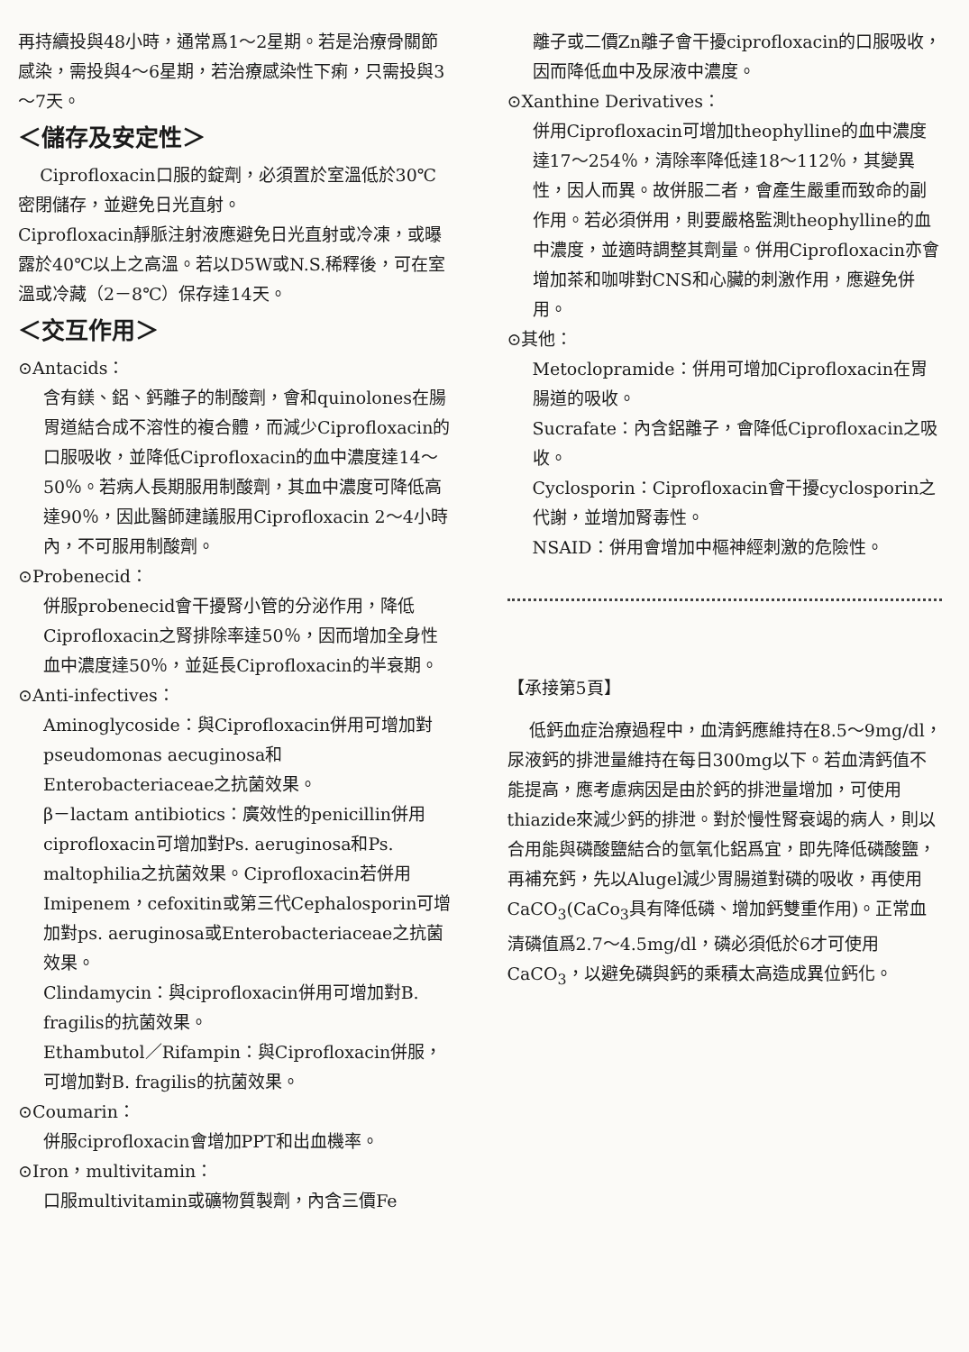再持續投與48小時，通常爲1～2星期。若是治療骨關節感染，需投與4～6星期，若治療感染性下痢，只需投與3～7天。
＜儲存及安定性＞
Ciprofloxacin口服的錠劑，必須置於室溫低於30℃密閉儲存，並避免日光直射。
Ciprofloxacin靜脈注射液應避免日光直射或冷凍，或曝露於40℃以上之高溫。若以D5W或N.S.稀釋後，可在室溫或冷藏（2－8℃）保存達14天。
＜交互作用＞
⊙Antacids：
含有鎂、鋁、鈣離子的制酸劑，會和quinolones在腸胃道結合成不溶性的複合體，而減少Ciprofloxacin的口服吸收，並降低Ciprofloxacin的血中濃度達14～50％。若病人長期服用制酸劑，其血中濃度可降低高達90％，因此醫師建議服用Ciprofloxacin 2～4小時內，不可服用制酸劑。
⊙Probenecid：
併服probenecid會干擾腎小管的分泌作用，降低Ciprofloxacin之腎排除率達50％，因而增加全身性血中濃度達50％，並延長Ciprofloxacin的半衰期。
⊙Anti-infectives：
Aminoglycoside：與Ciprofloxacin併用可增加對pseudomonas aecuginosa和Enterobacteriaceae之抗菌效果。
β－lactam antibiotics：廣效性的penicillin併用ciprofloxacin可增加對Ps. aeruginosa和Ps. maltophilia之抗菌效果。Ciprofloxacin若併用Imipenem，cefoxitin或第三代Cephalosporin可增加對ps. aeruginosa或Enterobacteriaceae之抗菌效果。
Clindamycin：與ciprofloxacin併用可增加對B. fragilis的抗菌效果。
Ethambutol／Rifampin：與Ciprofloxacin併服，可增加對B. fragilis的抗菌效果。
⊙Coumarin：
併服ciprofloxacin會增加PPT和出血機率。
⊙Iron，multivitamin：
口服multivitamin或礦物質製劑，內含三價Fe
離子或二價Zn離子會干擾ciprofloxacin的口服吸收，因而降低血中及尿液中濃度。
⊙Xanthine Derivatives：
併用Ciprofloxacin可增加theophylline的血中濃度達17～254％，清除率降低達18～112％，其變異性，因人而異。故併服二者，會產生嚴重而致命的副作用。若必須併用，則要嚴格監測theophylline的血中濃度，並適時調整其劑量。併用Ciprofloxacin亦會增加茶和咖啡對CNS和心臟的刺激作用，應避免併用。
⊙其他：
Metoclopramide：併用可增加Ciprofloxacin在胃腸道的吸收。
Sucrafate：內含鋁離子，會降低Ciprofloxacin之吸收。
Cyclosporin：Ciprofloxacin會干擾cyclosporin之代謝，並增加腎毒性。
NSAID：併用會增加中樞神經刺激的危險性。
【承接第5頁】
低鈣血症治療過程中，血清鈣應維持在8.5～9mg/dl，尿液鈣的排泄量維持在每日300mg以下。若血清鈣值不能提高，應考慮病因是由於鈣的排泄量增加，可使用thiazide來減少鈣的排泄。對於慢性腎衰竭的病人，則以合用能與磷酸鹽結合的氫氧化鋁爲宜，即先降低磷酸鹽，再補充鈣，先以Alugel減少胃腸道對磷的吸收，再使用CaCO<sub>3</sub>(CaCo<sub>3</sub>具有降低磷、增加鈣雙重作用)。正常血清磷值爲2.7～4.5mg/dl，磷必須低於6才可使用CaCO<sub>3</sub>，以避免磷與鈣的乘積太高造成異位鈣化。